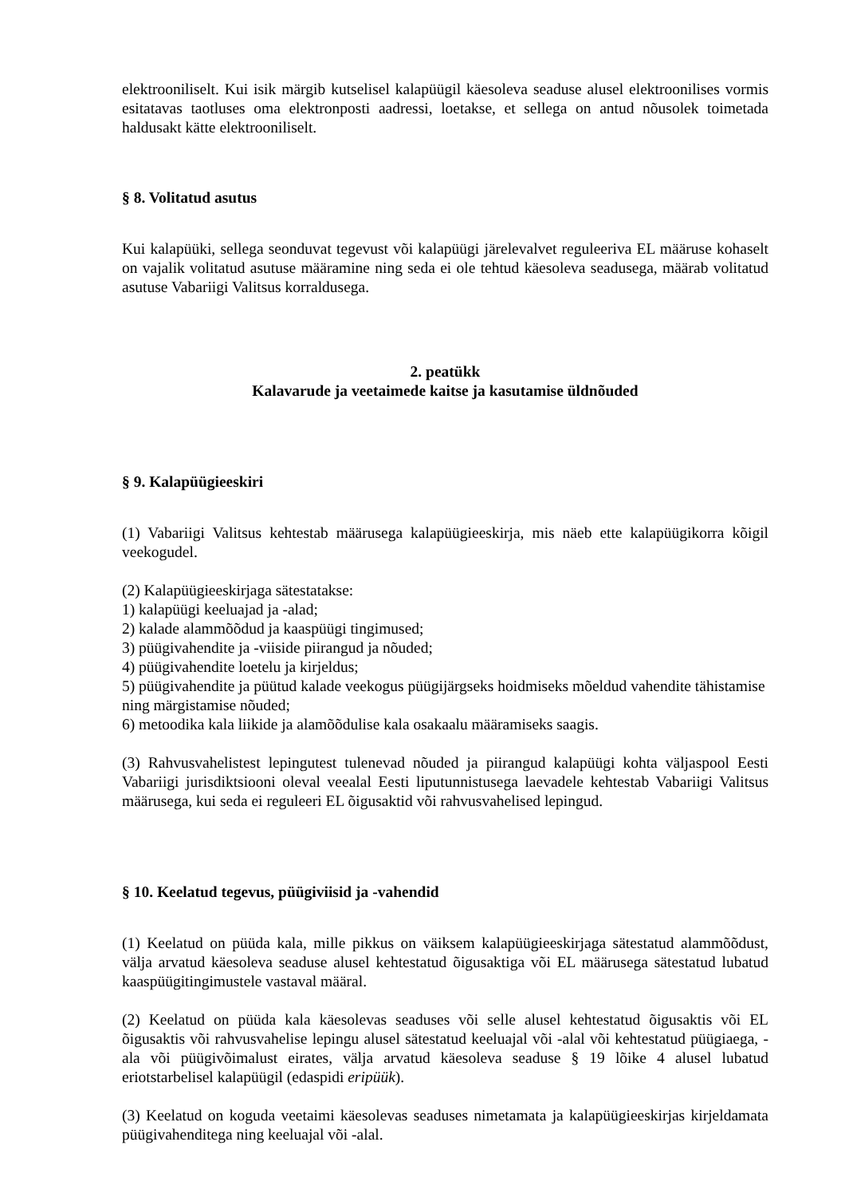elektrooniliselt. Kui isik märgib kutselisel kalapüügil käesoleva seaduse alusel elektroonilises vormis esitatavas taotluses oma elektronposti aadressi, loetakse, et sellega on antud nõusolek toimetada haldusakt kätte elektrooniliselt.
§ 8. Volitatud asutus
Kui kalapüüki, sellega seonduvat tegevust või kalapüügi järelevalvet reguleeriva EL määruse kohaselt on vajalik volitatud asutuse määramine ning seda ei ole tehtud käesoleva seadusega, määrab volitatud asutuse Vabariigi Valitsus korraldusega.
2. peatükk
Kalavarude ja veetaimede kaitse ja kasutamise üldnõuded
§ 9. Kalapüügieeskiri
(1) Vabariigi Valitsus kehtestab määrusega kalapüügieeskirja, mis näeb ette kalapüügikorra kõigil veekogudel.
(2) Kalapüügieeskirjaga sätestatakse:
1) kalapüügi keeluajad ja -alad;
2) kalade alammõõdud ja kaaspüügi tingimused;
3) püügivahendite ja -viiside piirangud ja nõuded;
4) püügivahendite loetelu ja kirjeldus;
5) püügivahendite ja püütud kalade veekogus püügijärgseks hoidmiseks mõeldud vahendite tähistamise ning märgistamise nõuded;
6) metoodika kala liikide ja alamõõdulise kala osakaalu määramiseks saagis.
(3) Rahvusvahelistest lepingutest tulenevad nõuded ja piirangud kalapüügi kohta väljaspool Eesti Vabariigi jurisdiktsiooni oleval veealal Eesti liputunnistusega laevadele kehtestab Vabariigi Valitsus määrusega, kui seda ei reguleeri EL õigusaktid või rahvusvahelised lepingud.
§ 10. Keelatud tegevus, püügiviisid ja -vahendid
(1) Keelatud on püüda kala, mille pikkus on väiksem kalapüügieeskirjaga sätestatud alammõõdust, välja arvatud käesoleva seaduse alusel kehtestatud õigusaktiga või EL määrusega sätestatud lubatud kaaspüügitingimustele vastaval määral.
(2) Keelatud on püüda kala käesolevas seaduses või selle alusel kehtestatud õigusaktis või EL õigusaktis või rahvusvahelise lepingu alusel sätestatud keeluajal või -alal või kehtestatud püügiaega, -ala või püügivõimalust eirates, välja arvatud käesoleva seaduse § 19 lõike 4 alusel lubatud eriotstarbelisel kalapüügil (edaspidi eripüük).
(3) Keelatud on koguda veetaimi käesolevas seaduses nimetamata ja kalapüügieeskirjas kirjeldamata püügivahenditega ning keeluajal või -alal.